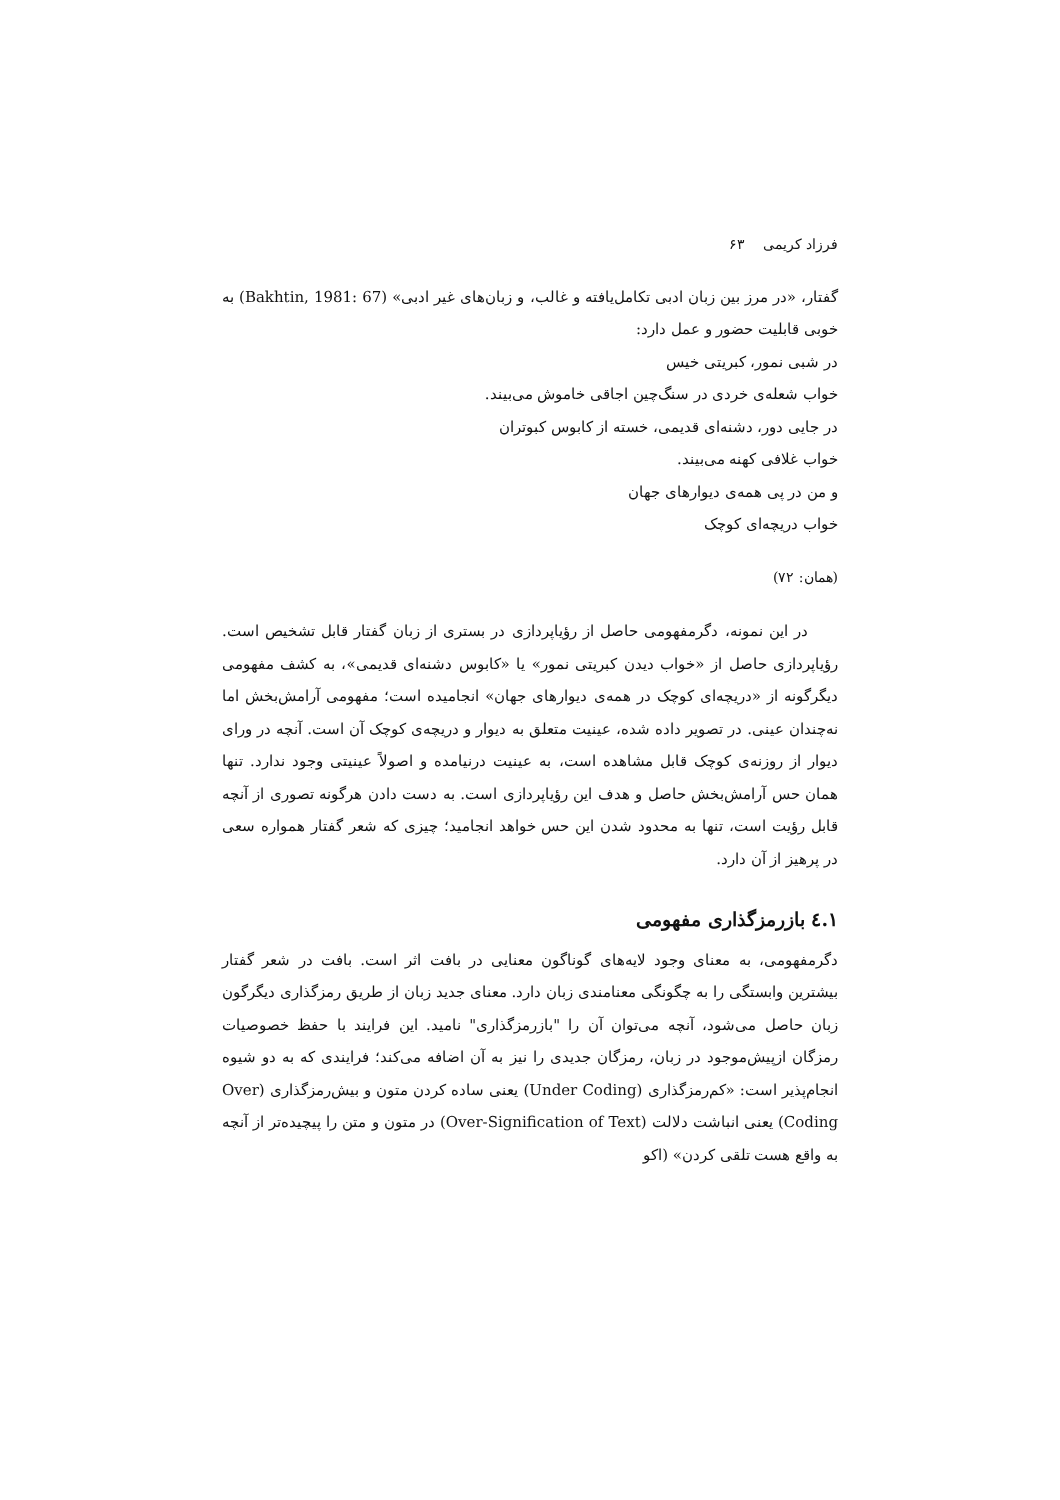فرزاد کریمی ۶۳
گفتار، «در مرز بین زبان ادبی تکامل‌یافته و غالب، و زبان‌های غیر ادبی» (Bakhtin, 1981: 67) به خوبی قابلیت حضور و عمل دارد:
در شبی نمور، کبریتی خیس
خواب شعله‌ی خردی در سنگ‌چین اجاقی خاموش می‌بیند.
در جایی دور، دشنه‌ای قدیمی، خسته از کابوس کبوتران
خواب غلافی کهنه می‌بیند.
و من در پی همه‌ی دیوارهای جهان
خواب دریچه‌ای کوچک
(همان: ۷۲)
در این نمونه، دگرمفهومی حاصل از رؤیاپردازی در بستری از زبان گفتار قابل تشخیص است. رؤیاپردازی حاصل از «خواب دیدن کبریتی نمور» یا «کابوس دشنه‌ای قدیمی»، به کشف مفهومی دیگرگونه از «دریچه‌ای کوچک در همه‌ی دیوارهای جهان» انجامیده است؛ مفهومی آرامش‌بخش اما نه‌چندان عینی. در تصویر داده شده، عینیت متعلق به دیوار و دریچه‌ی کوچک آن است. آنچه در ورای دیوار از روزنه‌ی کوچک قابل مشاهده است، به عینیت درنیامده و اصولاً عینیتی وجود ندارد. تنها همان حس آرامش‌بخش حاصل و هدف این رؤیاپردازی است. به دست دادن هرگونه تصوری از آنچه قابل رؤیت است، تنها به محدود شدن این حس خواهد انجامید؛ چیزی که شعر گفتار همواره سعی در پرهیز از آن دارد.
۱.٤ بازرمزگذاری مفهومی
دگرمفهومی، به معنای وجود لایه‌های گوناگون معنایی در بافت اثر است. بافت در شعر گفتار بیشترین وابستگی را به چگونگی معنامندی زبان دارد. معنای جدید زبان از طریق رمزگذاری دیگرگون زبان حاصل می‌شود، آنچه می‌توان آن را "بازرمزگذاری" نامید. این فرایند با حفظ خصوصیات رمزگان ازپیش‌موجود در زبان، رمزگان جدیدی را نیز به آن اضافه می‌کند؛ فرایندی که به دو شیوه انجام‌پذیر است: «کم‌رمزگذاری (Under Coding) یعنی ساده کردن متون و بیش‌رمزگذاری (Over Coding) یعنی انباشت دلالت (Over-Signification of Text) در متون و متن را پیچیده‌تر از آنچه به واقع هست تلقی کردن» (اکو